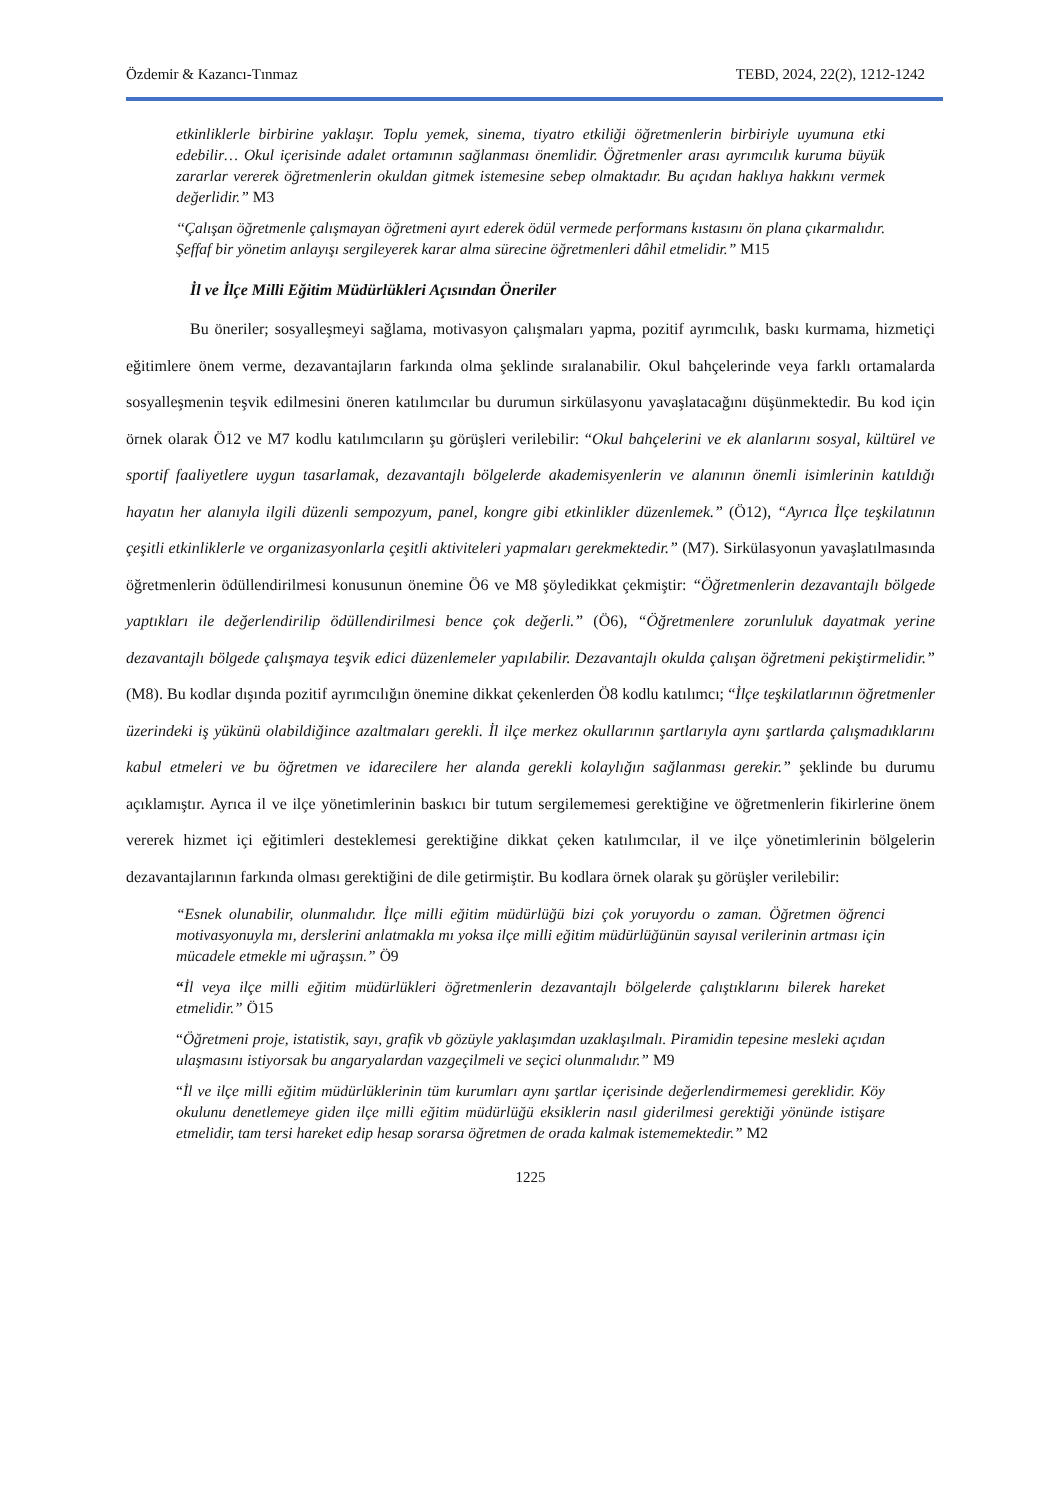Özdemir & Kazancı-Tınmaz TEBD, 2024, 22(2), 1212-1242
etkinliklerle birbirine yaklaşır. Toplu yemek, sinema, tiyatro etkiliği öğretmenlerin birbiriyle uyumuna etki edebilir… Okul içerisinde adalet ortamının sağlanması önemlidir. Öğretmenler arası ayrımcılık kuruma büyük zararlar vererek öğretmenlerin okuldan gitmek istemesine sebep olmaktadır. Bu açıdan haklıya hakkını vermek değerlidir.” M3
‘‘Çalışan öğretmenle çalışmayan öğretmeni ayırt ederek ödül vermede performans kıstasını ön plana çıkarmalıdır. Şeffaf bir yönetim anlayışı sergileyerek karar alma sürecine öğretmenleri dâhil etmelidir.” M15
İl ve İlçe Milli Eğitim Müdürlükleri Açısından Öneriler
Bu öneriler; sosyalleşmeyi sağlama, motivasyon çalışmaları yapma, pozitif ayrımcılık, baskı kurmama, hizmetiçi eğitimlere önem verme, dezavantajların farkında olma şeklinde sıralanabilir. Okul bahçelerinde veya farklı ortamalarda sosyalleşmenin teşvik edilmesini öneren katılımcılar bu durumun sirkülasyonu yavaşlatacağını düşünmektedir. Bu kod için örnek olarak Ö12 ve M7 kodlu katılımcıların şu görüşleri verilebilir: “Okul bahçelerini ve ek alanlarını sosyal, kültürel ve sportif faaliyetlere uygun tasarlamak, dezavantajlı bölgelerde akademisyenlerin ve alanının önemli isimlerinin katıldığı hayatın her alanıyla ilgili düzenli sempozyum, panel, kongre gibi etkinlikler düzenlemek.” (Ö12), “Ayrıca İlçe teşkilatının çeşitli etkinliklerle ve organizasyonlarla çeşitli aktiviteleri yapmaları gerekmektedir.” (M7). Sirkülasyonun yavaşlatılmasında öğretmenlerin ödüllendirilmesi konusunun önemine Ö6 ve M8 şöyledikkat çekmiştir: “Öğretmenlerin dezavantajlı bölgede yaptıkları ile değerlendirilip ödüllendirilmesi bence çok değerli.” (Ö6), “Öğretmenlere zorunluluk dayatmak yerine dezavantajlı bölgede çalışmaya teşvik edici düzenlemeler yapılabilir. Dezavantajlı okulda çalışan öğretmeni pekiştirmelidir.” (M8). Bu kodlar dışında pozitif ayrımcılığın önemine dikkat çekenlerden Ö8 kodlu katılımcı; “İlçe teşkilatlarının öğretmenler üzerindeki iş yükünü olabildiğince azaltmaları gerekli. İl ilçe merkez okullarının şartlarıyla aynı şartlarda çalışmadıklarını kabul etmeleri ve bu öğretmen ve idarecilere her alanda gerekli kolaylığın sağlanması gerekir.” şeklinde bu durumu açıklamıştır. Ayrıca il ve ilçe yönetimlerinin baskıcı bir tutum sergilememesi gerektiğine ve öğretmenlerin fikirlerine önem vererek hizmet içi eğitimleri desteklemesi gerektiğine dikkat çeken katılımcılar, il ve ilçe yönetimlerinin bölgelerin dezavantajlarının farkında olması gerektiğini de dile getirmiştir. Bu kodlara örnek olarak şu görüşler verilebilir:
“Esnek olunabilir, olunmalıdır. İlçe milli eğitim müdürlüğü bizi çok yoruyordu o zaman. Öğretmen öğrenci motivasyonuyla mı, derslerini anlatmakla mı yoksa ilçe milli eğitim müdürlüğünün sayısal verilerinin artması için mücadele etmekle mi uğraşsın.” Ö9
“İl veya ilçe milli eğitim müdürlükleri öğretmenlerin dezavantajlı bölgelerde çalıştıklarını bilerek hareket etmelidir.” Ö15
“Öğretmeni proje, istatistik, sayı, grafik vb gözüyle yaklaşımdan uzaklaşılmalı. Piramidin tepesine mesleki açıdan ulaşmasını istiyorsak bu angaryalardan vazgeçilmeli ve seçici olunmalıdır.” M9
“İl ve ilçe milli eğitim müdürlüklerinin tüm kurumları aynı şartlar içerisinde değerlendirmemesi gereklidir. Köy okulunu denetlemeye giden ilçe milli eğitim müdürlüğü eksiklerin nasıl giderilmesi gerektiği yönünde istişare etmelidir, tam tersi hareket edip hesap sorarsa öğretmen de orada kalmak istememektedir.” M2
1225